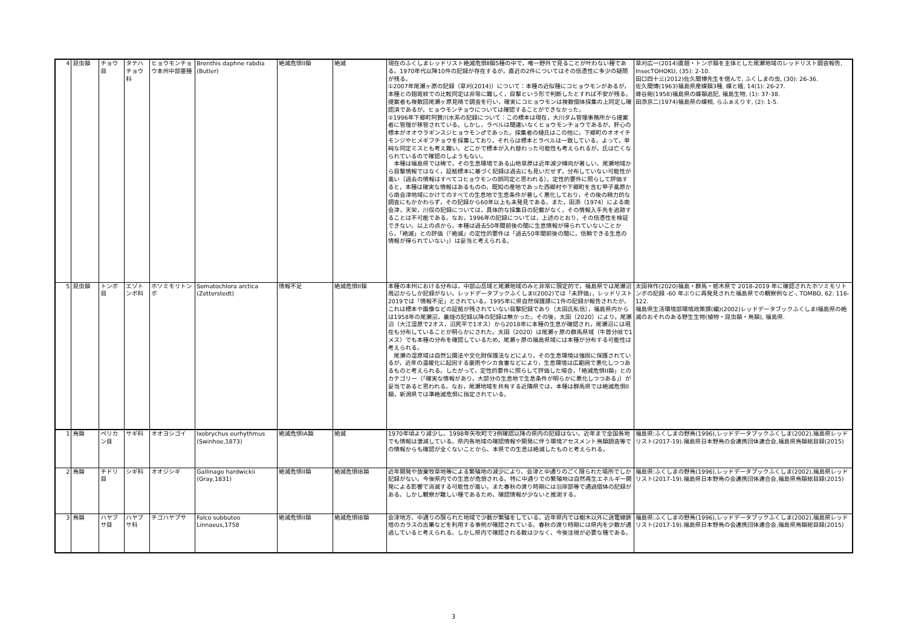| 4 | 昆虫類 | チョウ目 | タテハチョウ科 | ヒョウモンチョウ本州中部亜種 | Brenthis daphne rabdia (Butler) | 絶滅危惧II類 | 絶滅 | 現在のふくしまレッドリスト絶滅危惧Ⅱ類5種の中で，唯一野外で見ることが叶わない種である。1970年代以降10件の記録が存在するが，直近の2件についてはその信憑性に多少の疑問が残る。 ①2007年尾瀬ヶ原の記録（草刈(2014)）について：本種の近似種にコヒョウモンがあるが，本種との翅斑紋での比較同定は非常に難しく，目撃という形で判断したとすれば不安が残る。提案者も複数回尾瀬ヶ原見晴で調査を行い，確実にコヒョウモンは複数個体採集の上同定し確認済であるが，ヒョウモンチョウについては確認することができなかった。 ②1996年下郷町阿賀川水系の記録について：この標本は現在，大川ダム管理事務所から提案者に管理が移管されている。しかし，ラベルは間違いなくヒョウモンチョウであるが，肝心の標本がオオウラギンスジヒョウモン♂であった。採集者の樋氏はこの他に，下郷町のオオイチモンジやヒメギフチョウを採集しており，それらは標本とラベルは一致している。よって，単純な同定ミスとも考え難い。どこかで標本が入れ替わった可能性も考えられるが，氏は亡くなられているので確認のしようもない。 本種は福島県では稀で，その生息環境である山地草原は近年減少傾向が著しい。尾瀬地域から目撃情報ではなく，証拠標本に基づく記録は過去にも見いだせず，分布していない可能性が高い（過去の情報はすべてコヒョウモンの誤同定と思われる）。定性的要件に照らして評価すると，本種は確実な情報はあるものの，既知の産地であった西郷村や下郷町を含む甲子高原から南会津地域にかけてのすべての生息地で生息条件が著しく悪化しており，その後の精力的な調査にもかかわらず，その記録から60年以上も未発見である。また，田添（1974）による南会津，天栄，川俣の記録については，具体的な採集日の記載がなく，その情報入手先を追跡することは不可能である。なお，1996年の記録については，上述のとおり，その信憑性を検証できない。以上の点から，本種は過去50年間前後の間に生息情報が得られていないことから，「絶滅」との評価（「絶滅」の定性的要件は「過去50年間前後の間に，信頼できる生息の情報が得られていない」）は妥当と考えられる。 | 草刈広一(2014)直翅・トンボ類を主体とした尾瀬地域のレッドリスト調査報告, InsecTOHOKU, (35): 2-10. 田口四十三(2012)佐久間博先生を偲んで, ふくしまの虫, (30): 26-36. 佐久間博(1963)福島県産蝶類3種, 蝶と蛾, 14(1): 26-27. 蜂谷剛(1958)福島県の蝶類追記, 福島生物, (1): 37-38. 田添京二(1974)福島県の蝶相, らふぁえりす, (2): 1-5. |
| 5 | 昆虫類 | トンボ目 | エゾトンボ科 | ホソミモリトンボ | Somatochlora arctica (Zetterstedt) | 情報不足 | 絶滅危惧II類 | 本種の本州における分布は，中部山岳域と尾瀬地域のみと非常に限定的で，福島県では尾瀬沼周辺からしか記録がない。レッドデータブックふくしまI(2002)では「未評価」，レッドリスト2019では「情報不足」とされている。1995年に県自然保護課に1件の記録が報告されたが，これは標本や画像などの証拠が残されていない目撃記録であり（太田氏私信），福島県内からは1958年の尾瀬沼，裏燧の記録以降の記録は無かった。その後，太田（2020）により，尾瀬沼（大江湿原で2オス，沼尻平で1オス）から2018年に本種の生息が確認され，尾瀬沼には現在も分布していることが明らかにされた。太田（2020）は尾瀬ヶ原の群馬県域（牛首分岐で1メス）でも本種の分布を確認しているため，尾瀬ヶ原の福島県域には本種が分布する可能性は考えられる。 尾瀬の湿原域は自然公園法や文化財保護法などにより，その生息環境は強固に保護されているが，近年の温暖化に起因する豪雨やシカ食害などにより，生息環境は広範囲で悪化しつつあるものと考えられる。したがって，定性的要件に照らして評価した場合，「絶滅危惧II類」とのカテゴリー（「確実な情報があり，大部分の生息地で生息条件が明らかに悪化しつつある」）が妥当であると思われる。なお，尾瀬地域を共有する近隣県では，本種は群馬県では絶滅危惧II類，新潟県では準絶滅危惧に指定されている。 | 太田祥作(2020)福島・群馬・栃木県で 2018-2019 年に確認されたホソミモリトンボの記録 -60 年ぶりに再発見された福島県での観察例など-, TOMBO, 62: 116-122. 福島県生活環境部環境政策課(編)(2002)レッドデータブックふくしまI福島県の絶滅のおそれのある野生生物(植物・昆虫類・鳥類), 福島県. |
| 1 | 鳥類 | ペリカン目 | サギ科 | オオヨシゴイ | Ixobrychus eurhythmus (Swinhoe,1873) | 絶滅危惧IA類 | 絶滅 | 1970年頃より減少し、1998年矢吹町で3例確認以降の県内の記録はない。近年まで全国各地でも情報は激減している。県内各地域の確認情報や開発に伴う環境アセスメント鳥類調査等での情報からも確認が全くないことから、本県での生息は絶滅したものと考えられる。 | 福島県:ふくしまの野鳥(1996),レッドデータブックふくしま(2002),福島県レッドリスト(2017-19).福島県日本野鳥の会連携団体連合会,福島県鳥類総目録(2015) |
| 2 | 鳥類 | チドリ目 | シギ科 | オオジシギ | Gallinago hardwickii (Gray,1831) | 絶滅危惧II類 | 絶滅危惧IB類 | 近年開発や放棄牧草地等による繁殖地の減少により、会津と中通りのごく限られた場所でしか記録がない。今後県内での生息が危惧される。特に中通りでの繁殖地は自然再生エネルギー開発による影響で消滅する可能性が高い。また春秋の渡り時期には沿岸部等で通過個体の記録がある。しかし観察が難しい種であるため、確認情報が少ないと推測する。 | 福島県:ふくしまの野鳥(1996),レッドデータブックふくしま(2002),福島県レッドリスト(2017-19).福島県日本野鳥の会連携団体連合会,福島県鳥類総目録(2015) |
| 3 | 鳥類 | ハヤブサ目 | ハヤブサ科 | チゴハヤブサ | Falco subbuteo Linnaeus,1758 | 絶滅危惧II類 | 絶滅危惧IB類 | 会津地方、中通りの限られた地域で少数が繁殖をしている。近年県内では樹木以外に送電線鉄塔のカラスの古巣などを利用する事例が確認されている。春秋の渡り時期には県内を少数が通過していると考えられる。しかし県内で確認される数は少なく、今後注視が必要な種である。 | 福島県:ふくしまの野鳥(1996),レッドデータブックふくしま(2002),福島県レッドリスト(2017-19).福島県日本野鳥の会連携団体連合会,福島県鳥類総目録(2015) |
3